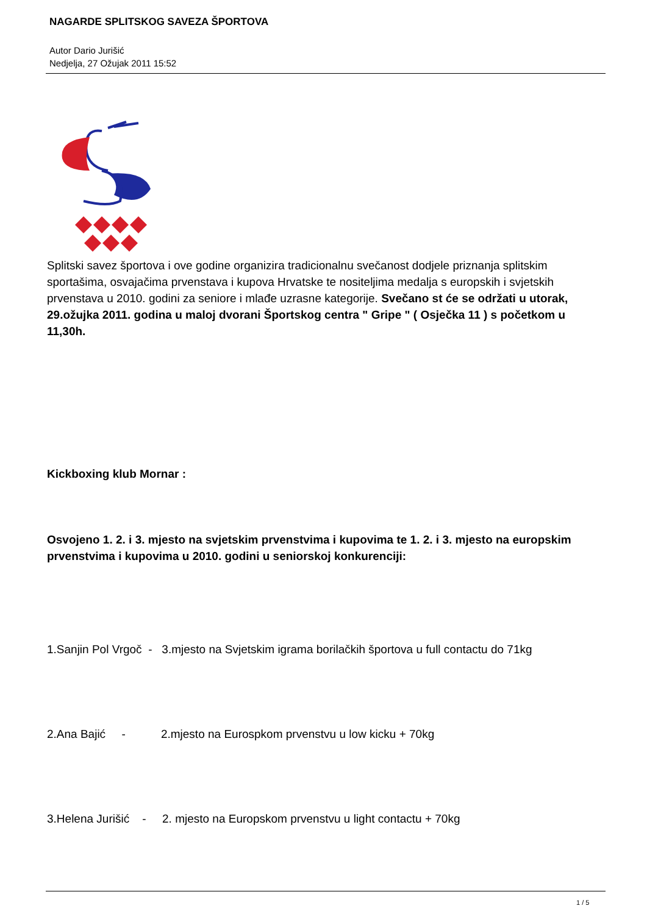NAGARDE SPLITSKOG SAVEZA ŠPORTOVA
Autor Dario Jurišić
Nedjelja, 27 Ožujak 2011 15:52
Splitski savez športova i ove godine organizira tradicionalnu svečanost dodjele priznanja splitskim sportašima, osvajačima prvenstava i kupova Hrvatske te nositeljima medalja s europskih i svjetskih prvenstava u 2010. godini za seniore i mlađe uzrasne kategorije. Svečano st će se održati u utorak, 29.ožujka 2011. godina u maloj dvorani Športskog centra " Gripe " ( Osječka 11 ) s početkom u 11,30h.
Kickboxing klub Mornar :
Osvojeno 1. 2. i 3. mjesto na svjetskim prvenstvima i kupovima te 1. 2. i 3. mjesto na europskim prvenstvima i kupovima u 2010. godini u seniorskoj konkurenciji:
1.Sanjin Pol Vrgoč - 3.mjesto na Svjetskim igrama borilačkih športova u full contactu do 71kg
2.Ana Bajić - 2.mjesto na Eurospkom prvenstvu u low kicku + 70kg
3.Helena Jurišić - 2. mjesto na Europskom prvenstvu u light contactu + 70kg
1 / 5